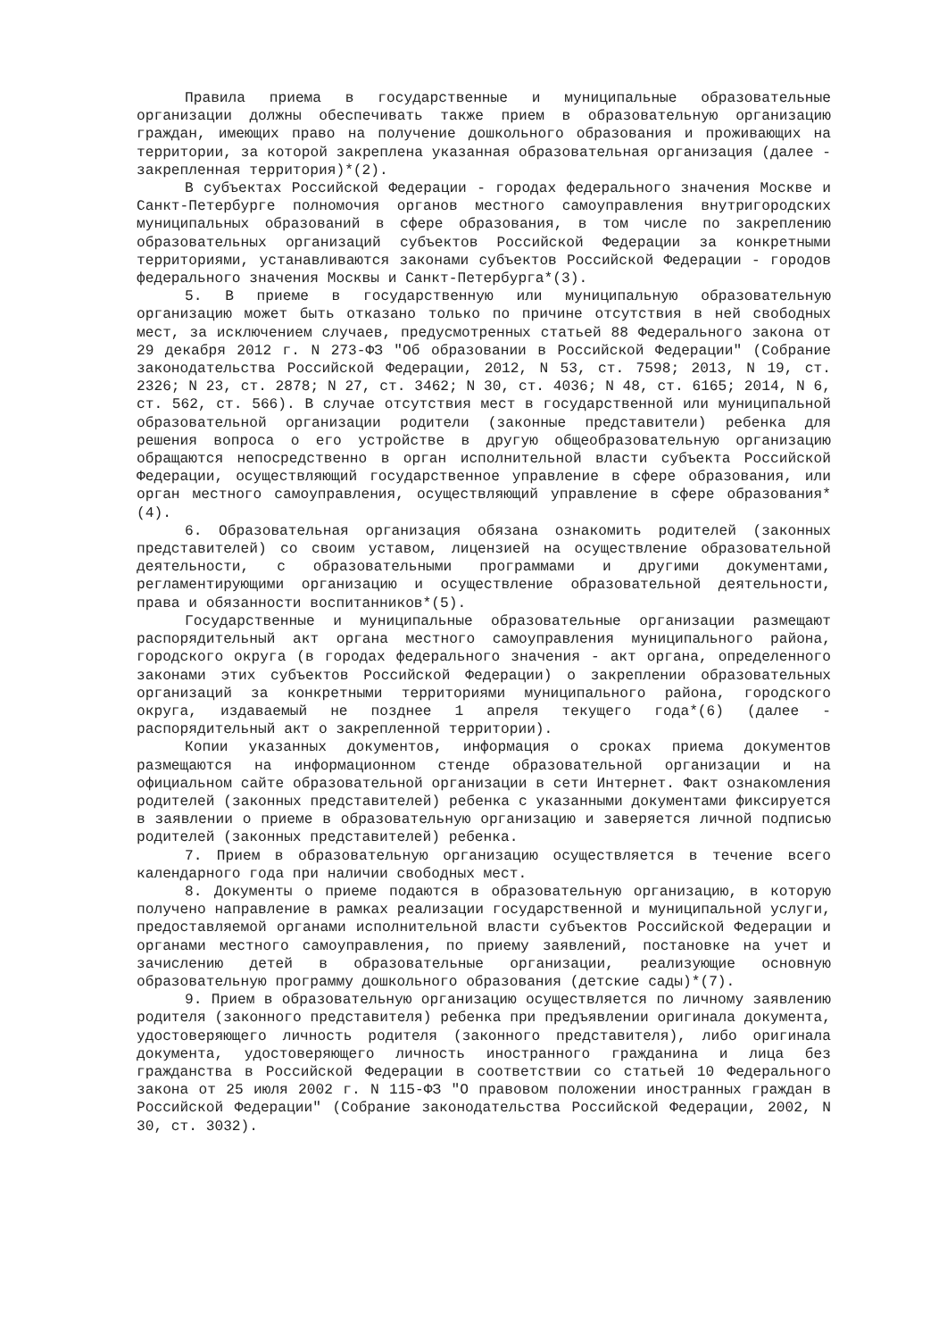Правила приема в государственные и муниципальные образовательные организации должны обеспечивать также прием в образовательную организацию граждан, имеющих право на получение дошкольного образования и проживающих на территории, за которой закреплена указанная образовательная организация (далее - закрепленная территория)*(2).
В субъектах Российской Федерации - городах федерального значения Москве и Санкт-Петербурге полномочия органов местного самоуправления внутригородских муниципальных образований в сфере образования, в том числе по закреплению образовательных организаций субъектов Российской Федерации за конкретными территориями, устанавливаются законами субъектов Российской Федерации - городов федерального значения Москвы и Санкт-Петербурга*(3).
5. В приеме в государственную или муниципальную образовательную организацию может быть отказано только по причине отсутствия в ней свободных мест, за исключением случаев, предусмотренных статьей 88 Федерального закона от 29 декабря 2012 г. N 273-ФЗ "Об образовании в Российской Федерации" (Собрание законодательства Российской Федерации, 2012, N 53, ст. 7598; 2013, N 19, ст. 2326; N 23, ст. 2878; N 27, ст. 3462; N 30, ст. 4036; N 48, ст. 6165; 2014, N 6, ст. 562, ст. 566). В случае отсутствия мест в государственной или муниципальной образовательной организации родители (законные представители) ребенка для решения вопроса о его устройстве в другую общеобразовательную организацию обращаются непосредственно в орган исполнительной власти субъекта Российской Федерации, осуществляющий государственное управление в сфере образования, или орган местного самоуправления, осуществляющий управление в сфере образования*(4).
6. Образовательная организация обязана ознакомить родителей (законных представителей) со своим уставом, лицензией на осуществление образовательной деятельности, с образовательными программами и другими документами, регламентирующими организацию и осуществление образовательной деятельности, права и обязанности воспитанников*(5).
Государственные и муниципальные образовательные организации размещают распорядительный акт органа местного самоуправления муниципального района, городского округа (в городах федерального значения - акт органа, определенного законами этих субъектов Российской Федерации) о закреплении образовательных организаций за конкретными территориями муниципального района, городского округа, издаваемый не позднее 1 апреля текущего года*(6) (далее - распорядительный акт о закрепленной территории).
Копии указанных документов, информация о сроках приема документов размещаются на информационном стенде образовательной организации и на официальном сайте образовательной организации в сети Интернет. Факт ознакомления родителей (законных представителей) ребенка с указанными документами фиксируется в заявлении о приеме в образовательную организацию и заверяется личной подписью родителей (законных представителей) ребенка.
7. Прием в образовательную организацию осуществляется в течение всего календарного года при наличии свободных мест.
8. Документы о приеме подаются в образовательную организацию, в которую получено направление в рамках реализации государственной и муниципальной услуги, предоставляемой органами исполнительной власти субъектов Российской Федерации и органами местного самоуправления, по приему заявлений, постановке на учет и зачислению детей в образовательные организации, реализующие основную образовательную программу дошкольного образования (детские сады)*(7).
9. Прием в образовательную организацию осуществляется по личному заявлению родителя (законного представителя) ребенка при предъявлении оригинала документа, удостоверяющего личность родителя (законного представителя), либо оригинала документа, удостоверяющего личность иностранного гражданина и лица без гражданства в Российской Федерации в соответствии со статьей 10 Федерального закона от 25 июля 2002 г. N 115-ФЗ "О правовом положении иностранных граждан в Российской Федерации" (Собрание законодательства Российской Федерации, 2002, N 30, ст. 3032).